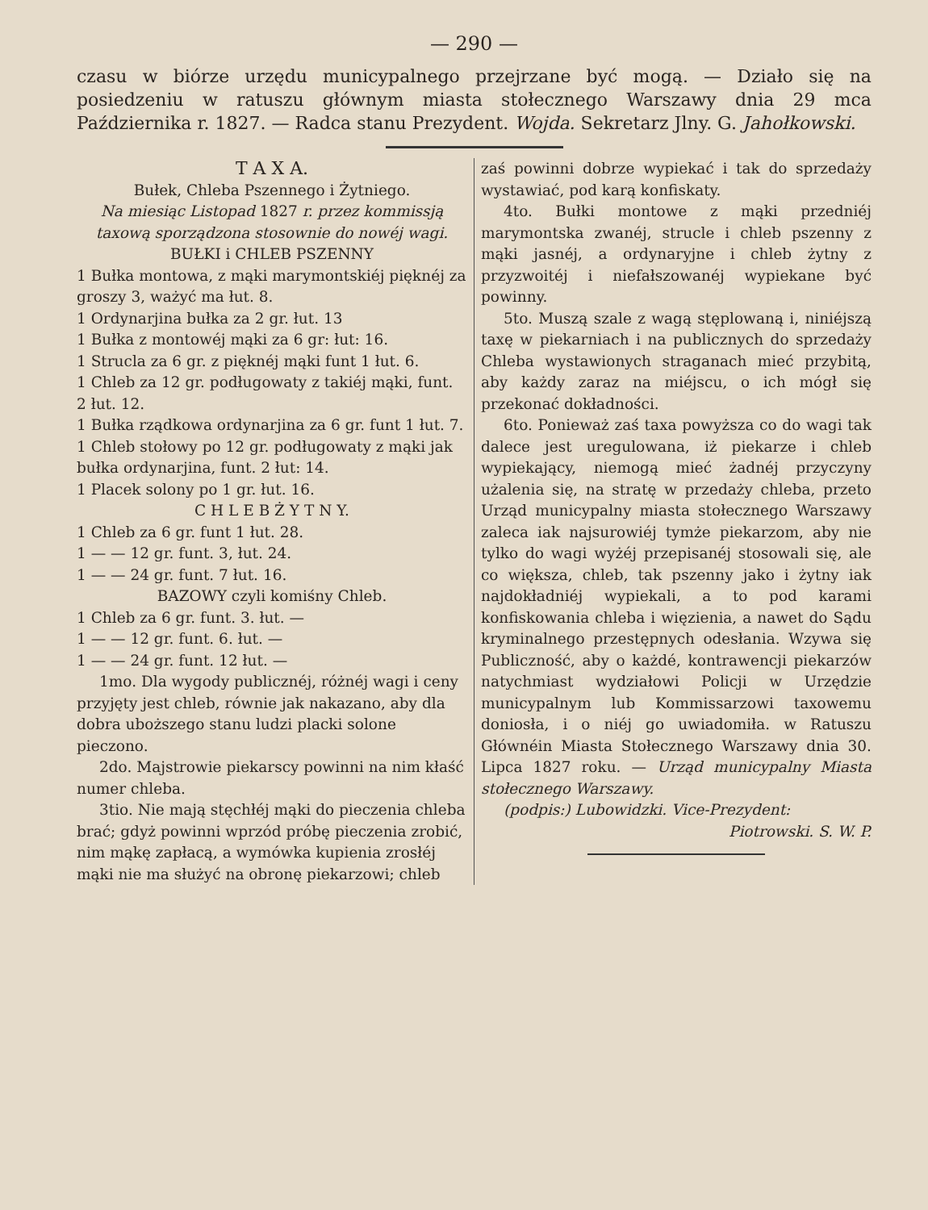— 290 —
czasu w biórze urzędu municypalnego przejrzane być mogą. — Działo się na posiedzeniu w ratuszu głównym miasta stołecznego Warszawy dnia 29 mca Października r. 1827. — Radca stanu Prezydent. Wojda. Sekretarz Jlny. G. Jahołkowski.
T A X A.
Bułek, Chleba Pszennego i Żytniego.
Na miesiąc Listopad 1827 r. przez kommissją taxową sporządzona stosownie do nowéj wagi.
BUŁKI i CHLEB PSZENNY
1 Bułka montowa, z mąki marymontskiéj pięknéj za groszy 3, ważyć ma łut. 8.
1 Ordynarjina bułka za 2 gr. łut. 13
1 Bułka z montowéj mąki za 6 gr: łut: 16.
1 Strucla za 6 gr. z pięknéj mąki funt 1 łut. 6.
1 Chleb za 12 gr. podługowaty z takiéj mąki, funt. 2 łut. 12.
1 Bułka rządkowa ordynarjina za 6 gr. funt 1 łut. 7.
1 Chleb stołowy po 12 gr. podługowaty z mąki jak bułka ordynarjina, funt. 2 łut: 14.
1 Placek solony po 1 gr. łut. 16.
C H L E B Ż Y T N Y.
1 Chleb za 6 gr. funt 1 łut. 28.
1 — — 12 gr. funt. 3, łut. 24.
1 — — 24 gr. funt. 7 łut. 16.
BAZOWY czyli komiśny Chleb.
1 Chleb za 6 gr. funt. 3. łut. —
1 — — 12 gr. funt. 6. łut. —
1 — — 24 gr. funt. 12 łut. —
1mo. Dla wygody publicznéj, różnéj wagi i ceny przyjęty jest chleb, równie jak nakazano, aby dla dobra uboższego stanu ludzi placki solone pieczono.
2do. Majstrowie piekarscy powinni na nim kłaść numer chleba.
3tio. Nie mają stęchłéj mąki do pieczenia chleba brać; gdyż powinni wprzód próbę pieczenia zrobić, nim mąkę zapłacą, a wymówka kupienia zrosłéj mąki nie ma służyć na obronę piekarzowi; chleb
zaś powinni dobrze wypiekać i tak do sprzedaży wystawiać, pod karą konfiskaty.
4to. Bułki montowe z mąki przedniéj marymontska zwanéj, strucle i chleb pszenny z mąki jasnéj, a ordynaryjne i chleb żytny z przyzwoitéj i niefałszowanéj wypiekane być powinny.
5to. Muszą szale z wagą stęplowaną i, niniéjszą taxę w piekarniach i na publicznych do sprzedaży Chleba wystawionych straganach mieć przybitą, aby każdy zaraz na miéjscu, o ich mógł się przekonać dokładności.
6to. Ponieważ zaś taxa powyższa co do wagi tak dalece jest uregulowana, iż piekarze i chleb wypiekający, niemogą mieć żadnéj przyczyny użalenia się, na stratę w przedaży chleba, przeto Urząd municypalny miasta stołecznego Warszawy zaleca iak najsurowiéj tymże piekarzom, aby nie tylko do wagi wyżéj przepisanéj stosowali się, ale co większa, chleb, tak pszenny jako i żytny iak najdokładniéj wypiekali, a to pod karami konfiskowania chleba i więzienia, a nawet do Sądu kryminalnego przestępnych odesłania. Wzywa się Publiczność, aby o każdé, kontrawencji piekarzów natychmiast wydziałowi Policji w Urzędzie municypalnym lub Kommissarzowi taxowemu doniosła, i o niéj go uwiadomiła. w Ratuszu Głównéin Miasta Stołecznego Warszawy dnia 30. Lipca 1827 roku. — Urząd municypalny Miasta stołecznego Warszawy.
(podpis:) Lubowidzki. Vice-Prezydent:
Piotrowski. S. W. P.